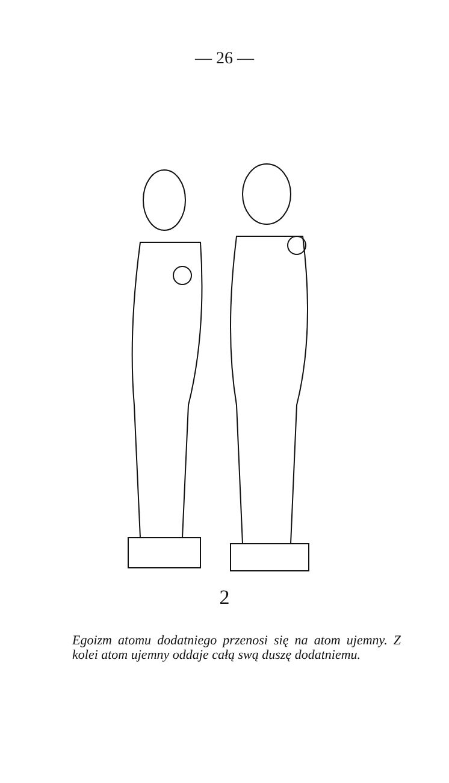— 26 —
2
Egoizm atomu dodatniego przenosi się na atom ujemny. Z kolei atom ujemny oddaje całą swą duszę dodatniemu.